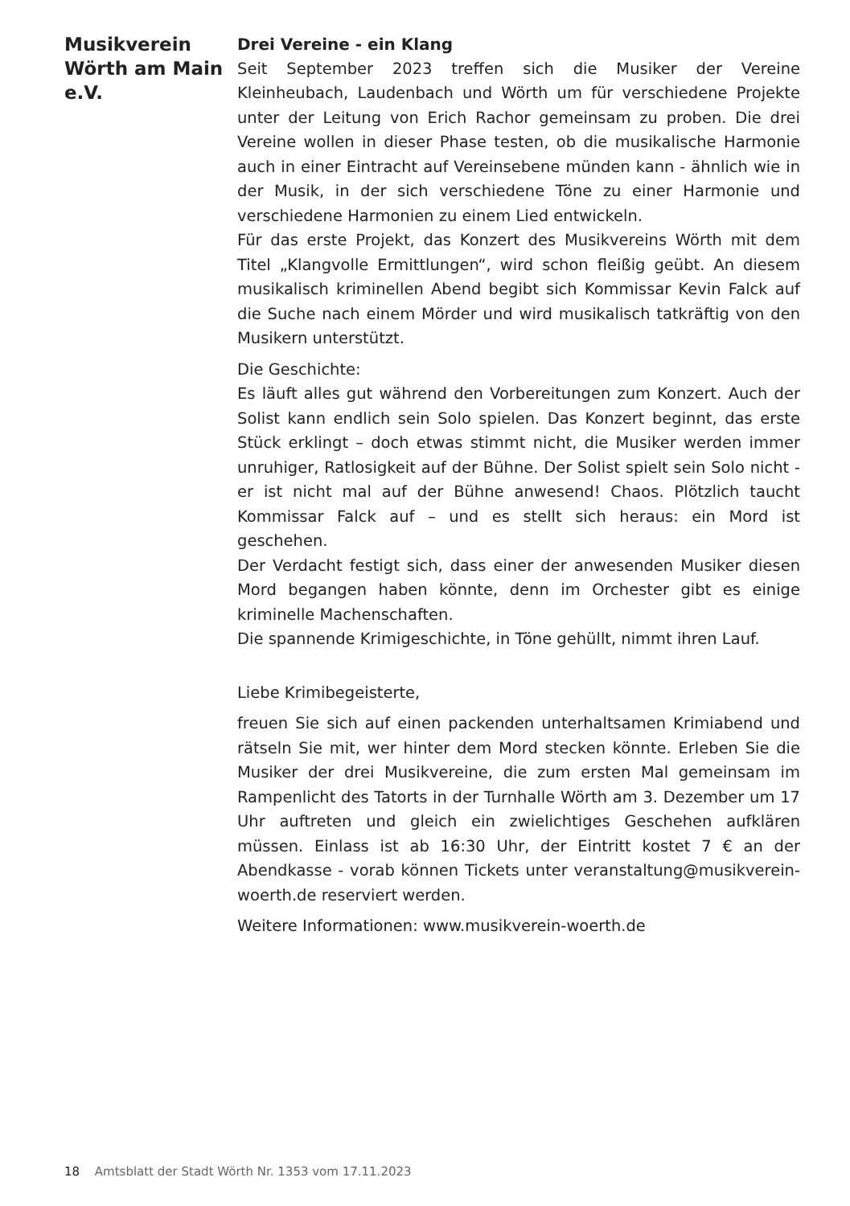Musikverein Wörth am Main e.V.
Drei Vereine - ein Klang
Seit September 2023 treffen sich die Musiker der Vereine Kleinheubach, Laudenbach und Wörth um für verschiedene Projekte unter der Leitung von Erich Rachor gemeinsam zu proben. Die drei Vereine wollen in dieser Phase testen, ob die musikalische Harmonie auch in einer Eintracht auf Vereinsebene münden kann - ähnlich wie in der Musik, in der sich verschiedene Töne zu einer Harmonie und verschiedene Harmonien zu einem Lied entwickeln.
Für das erste Projekt, das Konzert des Musikvereins Wörth mit dem Titel „Klangvolle Ermittlungen“, wird schon fleißig geübt. An diesem musikalisch kriminellen Abend begibt sich Kommissar Kevin Falck auf die Suche nach einem Mörder und wird musikalisch tatkräftig von den Musikern unterstützt.
Die Geschichte:
Es läuft alles gut während den Vorbereitungen zum Konzert. Auch der Solist kann endlich sein Solo spielen. Das Konzert beginnt, das erste Stück erklingt – doch etwas stimmt nicht, die Musiker werden immer unruhiger, Ratlosigkeit auf der Bühne. Der Solist spielt sein Solo nicht - er ist nicht mal auf der Bühne anwesend! Chaos. Plötzlich taucht Kommissar Falck auf – und es stellt sich heraus: ein Mord ist geschehen.
Der Verdacht festigt sich, dass einer der anwesenden Musiker diesen Mord begangen haben könnte, denn im Orchester gibt es einige kriminelle Machenschaften.
Die spannende Krimigeschichte, in Töne gehüllt, nimmt ihren Lauf.
Liebe Krimibegeisterte,
freuen Sie sich auf einen packenden unterhaltsamen Krimiabend und rätseln Sie mit, wer hinter dem Mord stecken könnte. Erleben Sie die Musiker der drei Musikvereine, die zum ersten Mal gemeinsam im Rampenlicht des Tatorts in der Turnhalle Wörth am 3. Dezember um 17 Uhr auftreten und gleich ein zwielichtiges Geschehen aufklären müssen. Einlass ist ab 16:30 Uhr, der Eintritt kostet 7 € an der Abendkasse - vorab können Tickets unter veranstaltung@musikverein-woerth.de reserviert werden.
Weitere Informationen: www.musikverein-woerth.de
18 Amtsblatt der Stadt Wörth Nr. 1353 vom 17.11.2023